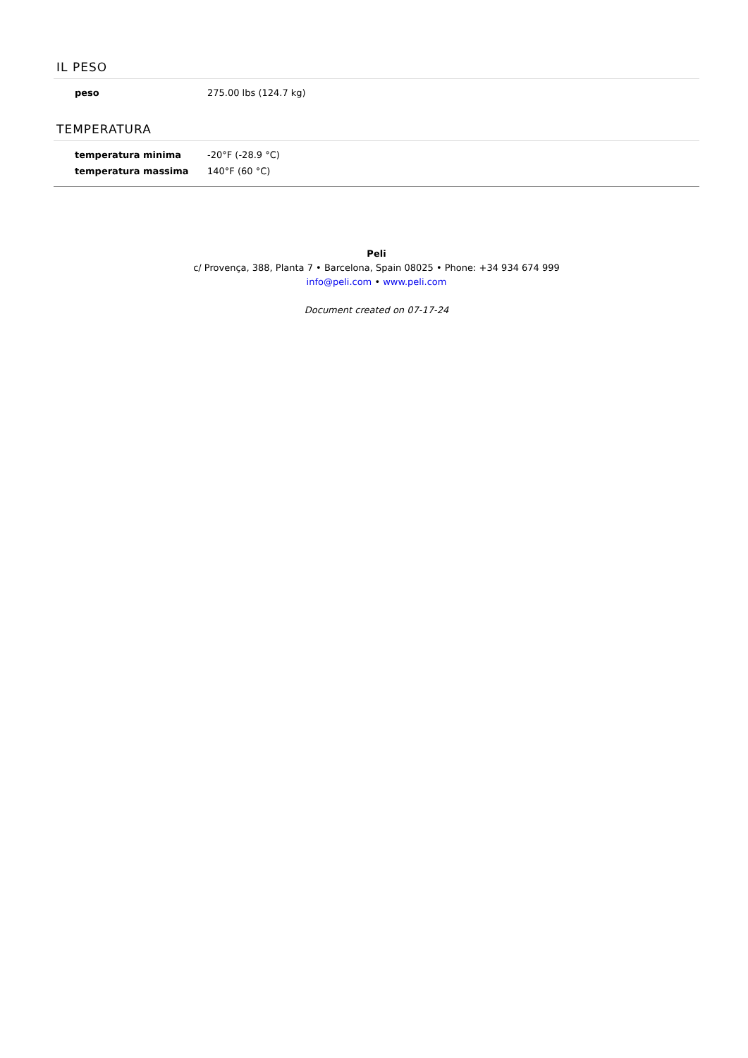IL PESO
| peso | 275.00 lbs (124.7 kg) |
TEMPERATURA
| temperatura minima | -20°F (-28.9 °C) |
| temperatura massima | 140°F (60 °C) |
Peli
c/ Provença, 388, Planta 7 • Barcelona, Spain 08025 • Phone: +34 934 674 999
info@peli.com • www.peli.com
Document created on 07-17-24